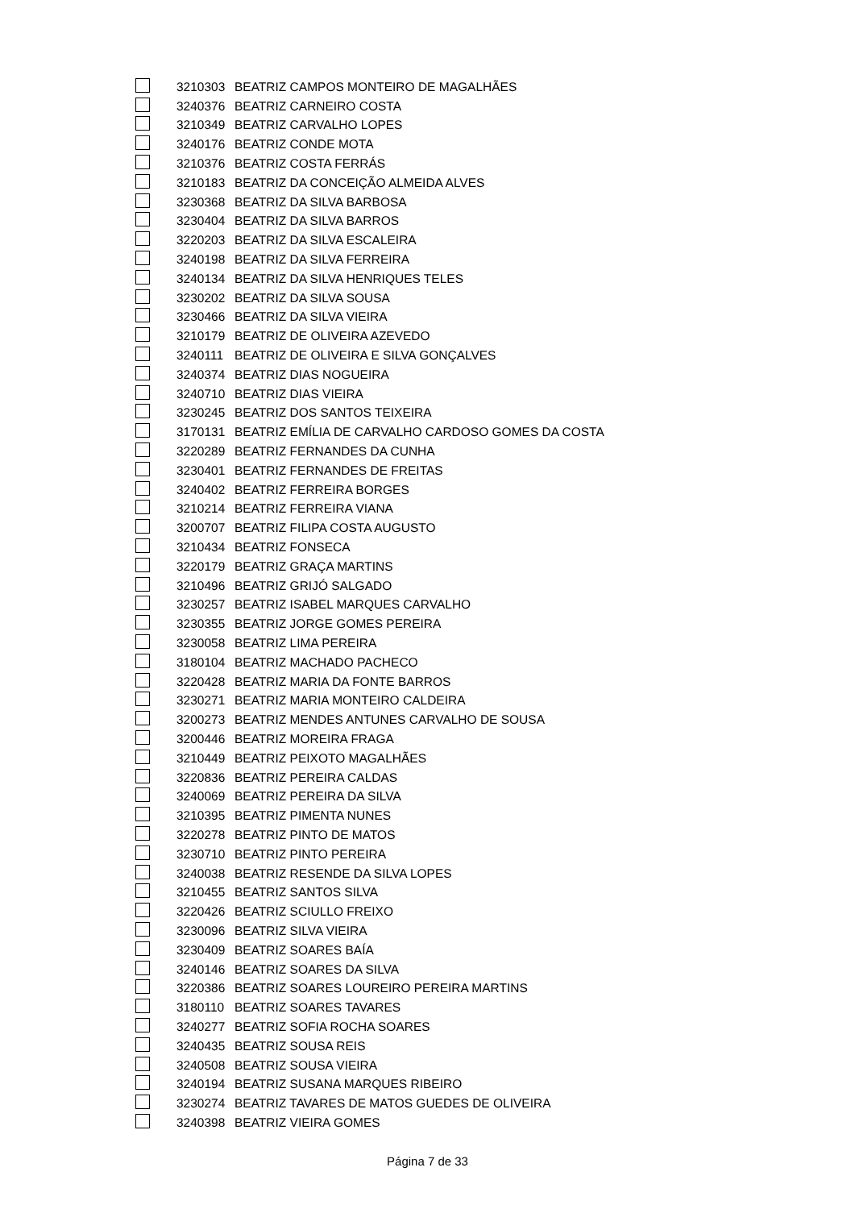| | 3210303 | BEATRIZ CAMPOS MONTEIRO DE MAGALHÃES |
| | 3240376 | BEATRIZ CARNEIRO COSTA |
| | 3210349 | BEATRIZ CARVALHO LOPES |
| | 3240176 | BEATRIZ CONDE MOTA |
| | 3210376 | BEATRIZ COSTA FERRÁS |
| | 3210183 | BEATRIZ DA CONCEIÇÃO ALMEIDA ALVES |
| | 3230368 | BEATRIZ DA SILVA BARBOSA |
| | 3230404 | BEATRIZ DA SILVA BARROS |
| | 3220203 | BEATRIZ DA SILVA ESCALEIRA |
| | 3240198 | BEATRIZ DA SILVA FERREIRA |
| | 3240134 | BEATRIZ DA SILVA HENRIQUES TELES |
| | 3230202 | BEATRIZ DA SILVA SOUSA |
| | 3230466 | BEATRIZ DA SILVA VIEIRA |
| | 3210179 | BEATRIZ DE OLIVEIRA AZEVEDO |
| | 3240111 | BEATRIZ DE OLIVEIRA E SILVA GONÇALVES |
| | 3240374 | BEATRIZ DIAS NOGUEIRA |
| | 3240710 | BEATRIZ DIAS VIEIRA |
| | 3230245 | BEATRIZ DOS SANTOS TEIXEIRA |
| | 3170131 | BEATRIZ EMÍLIA DE CARVALHO CARDOSO GOMES DA COSTA |
| | 3220289 | BEATRIZ FERNANDES DA CUNHA |
| | 3230401 | BEATRIZ FERNANDES DE FREITAS |
| | 3240402 | BEATRIZ FERREIRA BORGES |
| | 3210214 | BEATRIZ FERREIRA VIANA |
| | 3200707 | BEATRIZ FILIPA COSTA AUGUSTO |
| | 3210434 | BEATRIZ FONSECA |
| | 3220179 | BEATRIZ GRAÇA MARTINS |
| | 3210496 | BEATRIZ GRIJÓ SALGADO |
| | 3230257 | BEATRIZ ISABEL MARQUES CARVALHO |
| | 3230355 | BEATRIZ JORGE GOMES PEREIRA |
| | 3230058 | BEATRIZ LIMA PEREIRA |
| | 3180104 | BEATRIZ MACHADO PACHECO |
| | 3220428 | BEATRIZ MARIA DA FONTE BARROS |
| | 3230271 | BEATRIZ MARIA MONTEIRO CALDEIRA |
| | 3200273 | BEATRIZ MENDES ANTUNES CARVALHO DE SOUSA |
| | 3200446 | BEATRIZ MOREIRA FRAGA |
| | 3210449 | BEATRIZ PEIXOTO MAGALHÃES |
| | 3220836 | BEATRIZ PEREIRA CALDAS |
| | 3240069 | BEATRIZ PEREIRA DA SILVA |
| | 3210395 | BEATRIZ PIMENTA NUNES |
| | 3220278 | BEATRIZ PINTO DE MATOS |
| | 3230710 | BEATRIZ PINTO PEREIRA |
| | 3240038 | BEATRIZ RESENDE DA SILVA LOPES |
| | 3210455 | BEATRIZ SANTOS SILVA |
| | 3220426 | BEATRIZ SCIULLO FREIXO |
| | 3230096 | BEATRIZ SILVA VIEIRA |
| | 3230409 | BEATRIZ SOARES BAÍA |
| | 3240146 | BEATRIZ SOARES DA SILVA |
| | 3220386 | BEATRIZ SOARES LOUREIRO PEREIRA MARTINS |
| | 3180110 | BEATRIZ SOARES TAVARES |
| | 3240277 | BEATRIZ SOFIA ROCHA SOARES |
| | 3240435 | BEATRIZ SOUSA REIS |
| | 3240508 | BEATRIZ SOUSA VIEIRA |
| | 3240194 | BEATRIZ SUSANA MARQUES RIBEIRO |
| | 3230274 | BEATRIZ TAVARES DE MATOS GUEDES DE OLIVEIRA |
| | 3240398 | BEATRIZ VIEIRA GOMES |
Página 7 de 33